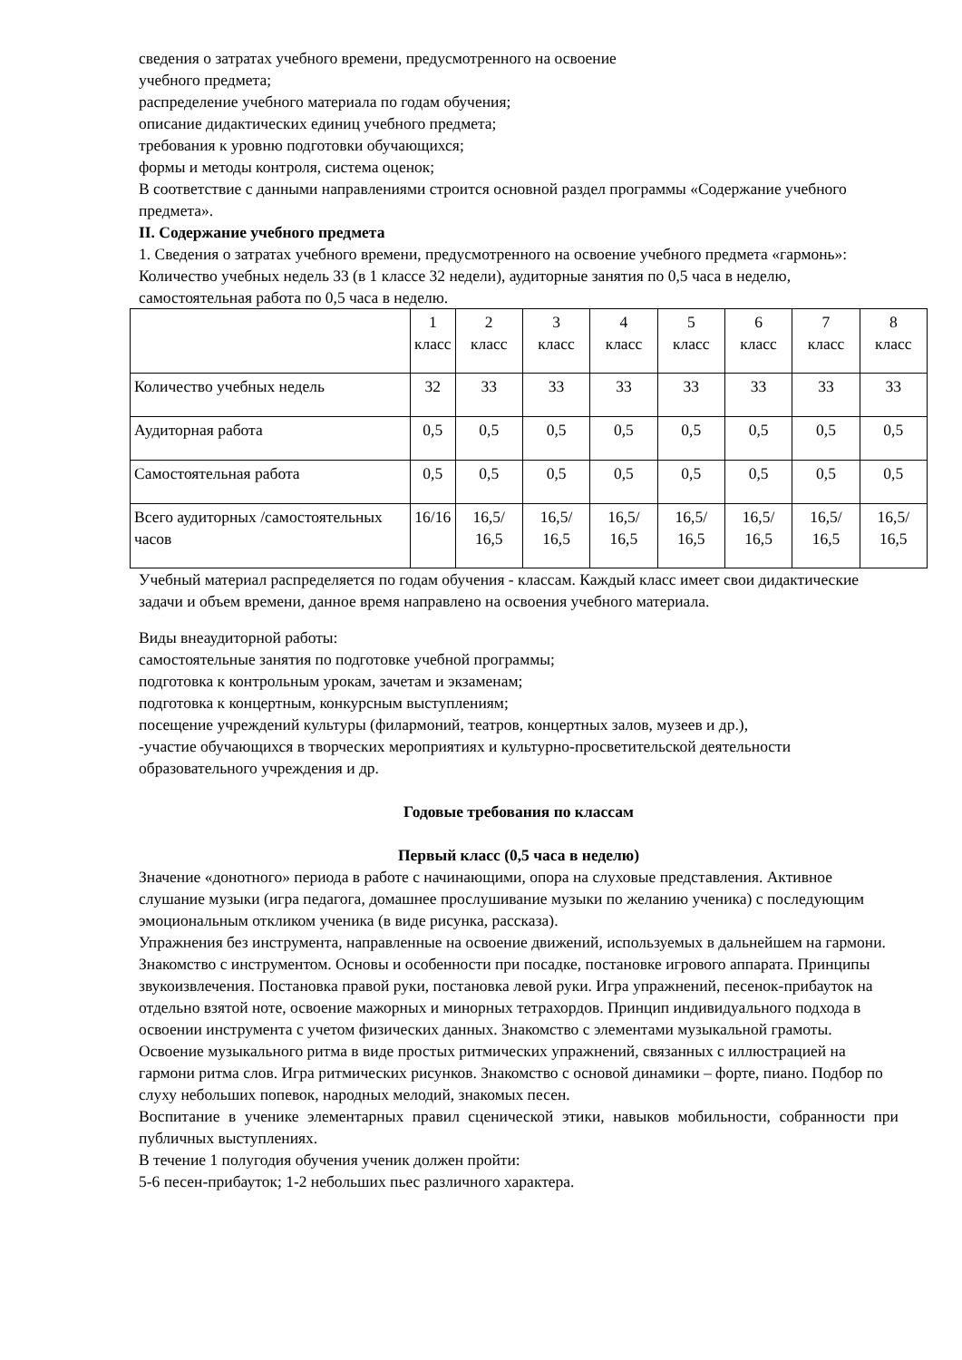сведения о затратах учебного времени, предусмотренного на освоение
учебного предмета;
распределение учебного материала по годам обучения;
описание дидактических единиц учебного предмета;
требования к уровню подготовки обучающихся;
формы и методы контроля, система оценок;
В соответствие с данными направлениями строится основной раздел программы «Содержание учебного предмета».
II. Содержание учебного предмета
1. Сведения о затратах учебного времени, предусмотренного на освоение учебного предмета «гармонь»:
Количество учебных недель 33 (в 1 классе 32 недели), аудиторные занятия по 0,5 часа в неделю, самостоятельная работа по 0,5 часа в неделю.
| | 1 класс | 2 класс | 3 класс | 4 класс | 5 класс | 6 класс | 7 класс | 8 класс |
| Количество учебных недель | 32 | 33 | 33 | 33 | 33 | 33 | 33 | 33 |
| Аудиторная работа | 0,5 | 0,5 | 0,5 | 0,5 | 0,5 | 0,5 | 0,5 | 0,5 |
| Самостоятельная работа | 0,5 | 0,5 | 0,5 | 0,5 | 0,5 | 0,5 | 0,5 | 0,5 |
| Всего аудиторных /самостоятельных часов | 16/16 | 16,5/ 16,5 | 16,5/ 16,5 | 16,5/ 16,5 | 16,5/ 16,5 | 16,5/ 16,5 | 16,5/ 16,5 | 16,5/ 16,5 |
Учебный материал распределяется по годам обучения - классам. Каждый класс имеет свои дидактические задачи и объем времени, данное время направлено на освоения учебного материала.
Виды внеаудиторной работы:
самостоятельные занятия по подготовке учебной программы;
подготовка к контрольным урокам, зачетам и экзаменам;
подготовка к концертным, конкурсным выступлениям;
посещение учреждений культуры (филармоний, театров, концертных залов, музеев и др.),
-участие обучающихся в творческих мероприятиях и культурно-просветительской деятельности образовательного учреждения и др.
Годовые требования по классам
Первый класс (0,5 часа в неделю)
Значение «донотного» периода в работе с начинающими, опора на слуховые представления. Активное слушание музыки (игра педагога, домашнее прослушивание музыки по желанию ученика) с последующим эмоциональным откликом ученика (в виде рисунка, рассказа).
Упражнения без инструмента, направленные на освоение движений, используемых в дальнейшем на гармони. Знакомство с инструментом. Основы и особенности при посадке, постановке игрового аппарата. Принципы звукоизвлечения. Постановка правой руки, постановка левой руки. Игра упражнений, песенок-прибауток на отдельно взятой ноте, освоение мажорных и минорных тетрахордов. Принцип индивидуального подхода в освоении инструмента с учетом физических данных. Знакомство с элементами музыкальной грамоты. Освоение музыкального ритма в виде простых ритмических упражнений, связанных с иллюстрацией на гармони ритма слов. Игра ритмических рисунков. Знакомство с основой динамики – форте, пиано. Подбор по слуху небольших попевок, народных мелодий, знакомых песен.
Воспитание в ученике элементарных правил сценической этики, навыков мобильности, собранности при публичных выступлениях.
В течение 1 полугодия обучения ученик должен пройти:
5-6 песен-прибауток; 1-2 небольших пьес различного характера.